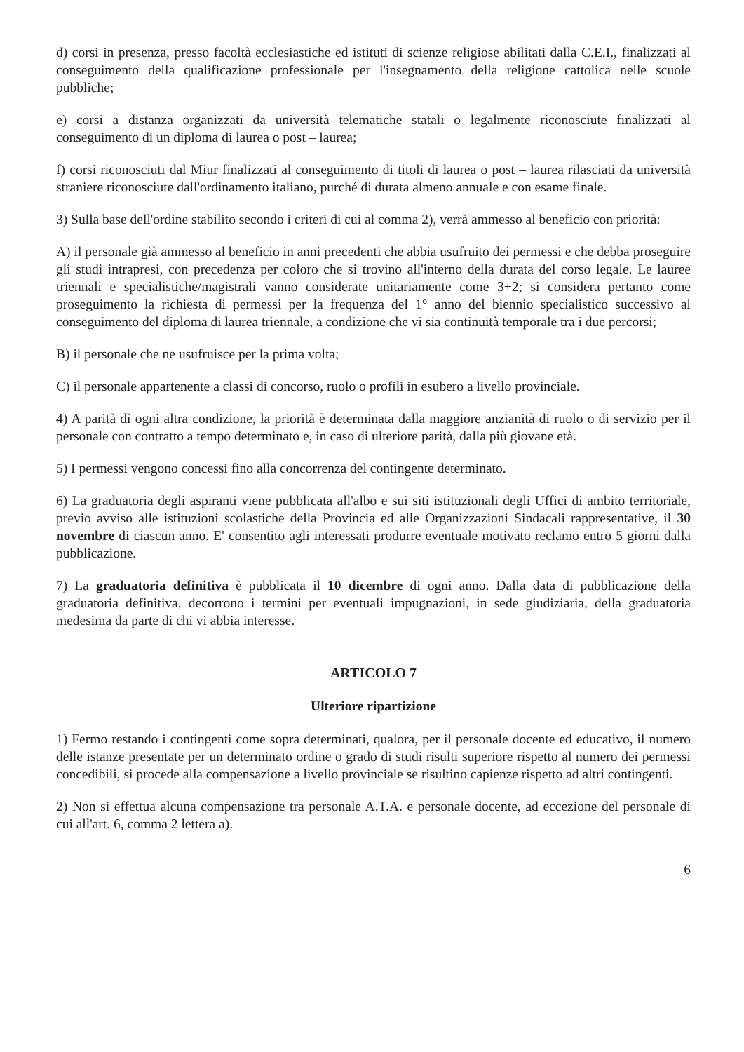d) corsi in presenza, presso facoltà ecclesiastiche ed istituti di scienze religiose abilitati dalla C.E.I., finalizzati al conseguimento della qualificazione professionale per l'insegnamento della religione cattolica nelle scuole pubbliche;
e) corsi a distanza organizzati da università telematiche statali o legalmente riconosciute finalizzati al conseguimento di un diploma di laurea o post – laurea;
f) corsi riconosciuti dal Miur finalizzati al conseguimento di titoli di laurea o post – laurea rilasciati da università straniere riconosciute dall'ordinamento italiano, purché di durata almeno annuale e con esame finale.
3) Sulla base dell'ordine stabilito secondo i criteri di cui al comma 2), verrà ammesso al beneficio con priorità:
A) il personale già ammesso al beneficio in anni precedenti che abbia usufruito dei permessi e che debba proseguire gli studi intrapresi, con precedenza per coloro che si trovino all'interno della durata del corso legale. Le lauree triennali e specialistiche/magistrali vanno considerate unitariamente come 3+2; si considera pertanto come proseguimento la richiesta di permessi per la frequenza del 1° anno del biennio specialistico successivo al conseguimento del diploma di laurea triennale, a condizione che vi sia continuità temporale tra i due percorsi;
B) il personale che ne usufruisce per la prima volta;
C) il personale appartenente a classi di concorso, ruolo o profili in esubero a livello provinciale.
4) A parità dì ogni altra condizione, la priorità è determinata dalla maggiore anzianità di ruolo o di servizio per il personale con contratto a tempo determinato e, in caso di ulteriore parità, dalla più giovane età.
5) I permessi vengono concessi fino alla concorrenza del contingente determinato.
6) La graduatoria degli aspiranti viene pubblicata all'albo e sui siti istituzionali degli Uffici di ambito territoriale, previo avviso alle istituzioni scolastiche della Provincia ed alle Organizzazioni Sindacali rappresentative, il 30 novembre di ciascun anno. E' consentito agli interessati produrre eventuale motivato reclamo entro 5 giorni dalla pubblicazione.
7) La graduatoria definitiva è pubblicata il 10 dicembre di ogni anno. Dalla data di pubblicazione della graduatoria definitiva, decorrono i termini per eventuali impugnazioni, in sede giudiziaria, della graduatoria medesima da parte di chi vi abbia interesse.
ARTICOLO 7
Ulteriore ripartizione
1) Fermo restando i contingenti come sopra determinati, qualora, per il personale docente ed educativo, il numero delle istanze presentate per un determinato ordine o grado di studi risulti superiore rispetto al numero dei permessi concedibili, si procede alla compensazione a livello provinciale se risultino capienze rispetto ad altri contingenti.
2) Non si effettua alcuna compensazione tra personale A.T.A. e personale docente, ad eccezione del personale di cui all'art. 6, comma 2 lettera a).
6